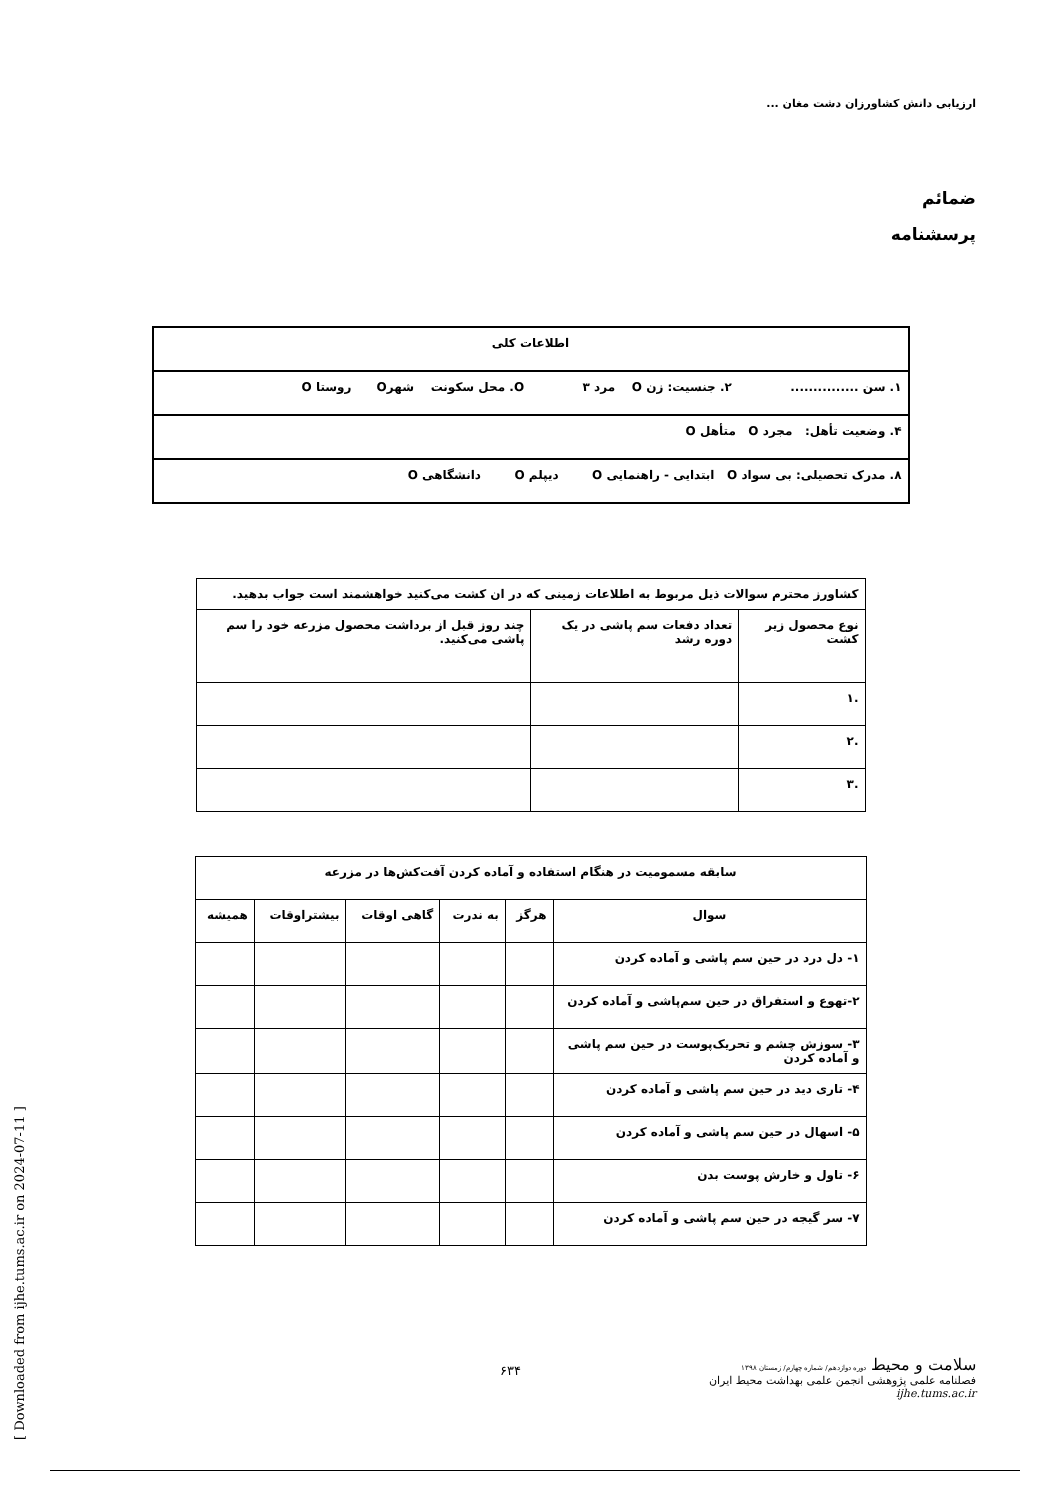ارزیابی دانش کشاورزان دشت مغان ...
ضمائم
پرسشنامه
| اطلاعات کلی |
| ۱. سن ............... ۲. جنسیت: زن O مرد O ۳. محل سکونت شهرO روستا O |
| ۴. وضعیت تأهل: مجرد O متأهل O |
| ۸. مدرک تحصیلی: بی سواد O ابتدایی - راهنمایی O دیپلم O دانشگاهی O |
| کشاورز محترم سوالات ذیل مربوط به اطلاعات زمینی که در ان کشت می‌کنید خواهشمند است جواب بدهید. | | |
| نوع محصول زیر کشت | تعداد دفعات سم پاشی در یک دوره رشد | چند روز قبل از برداشت محصول مزرعه خود را سم پاشی می‌کنید. |
| .۱ | | |
| .۲ | | |
| .۳ | | |
| سابقه مسمومیت در هنگام استفاده و آماده کردن آفت‌کش‌ها در مزرعه | | | | | |
| سوال | هرگز | به ندرت | گاهی اوقات | بیشتراوقات | همیشه |
| ۱- دل درد در حین سم پاشی و آماده کردن | | | | | |
| ۲-تهوع و استفراق در حین سم‌پاشی و آماده کردن | | | | | |
| ۳- سوزش چشم و تحریک‌پوست در حین سم پاشی و آماده کردن | | | | | |
| ۴- تاری دید در حین سم پاشی و آماده کردن | | | | | |
| ۵- اسهال در حین سم پاشی و آماده کردن | | | | | |
| ۶- تاول و خارش پوست بدن | | | | | |
| ۷- سر گیجه در حین سم پاشی و آماده کردن | | | | | |
سلامت و محیط دوره دوازدهم/ شماره چهارم/ زمستان ۱۳۹۸
فصلنامه علمی پژوهشی انجمن علمی بهداشت محیط ایران
ijhe.tums.ac.ir
۶۳۴
[ Downloaded from ijhe.tums.ac.ir on 2024-07-11 ]